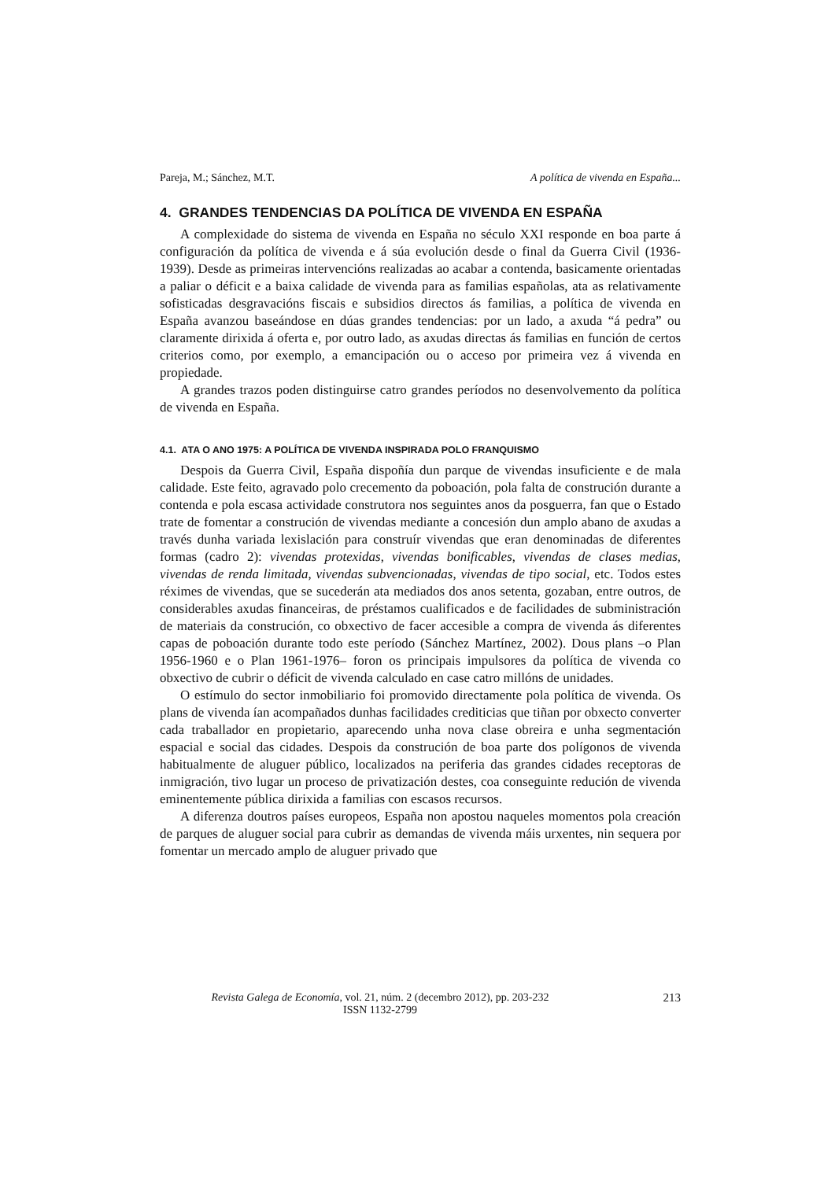Pareja, M.; Sánchez, M.T. A política de vivenda en España...
4. GRANDES TENDENCIAS DA POLÍTICA DE VIVENDA EN ESPAÑA
A complexidade do sistema de vivenda en España no século XXI responde en boa parte á configuración da política de vivenda e á súa evolución desde o final da Guerra Civil (1936-1939). Desde as primeiras intervencións realizadas ao acabar a contenda, basicamente orientadas a paliar o déficit e a baixa calidade de vivenda para as familias españolas, ata as relativamente sofisticadas desgravacións fiscais e subsidios directos ás familias, a política de vivenda en España avanzou baseándose en dúas grandes tendencias: por un lado, a axuda “á pedra” ou claramente dirixida á oferta e, por outro lado, as axudas directas ás familias en función de certos criterios como, por exemplo, a emancipación ou o acceso por primeira vez á vivenda en propiedade.
A grandes trazos poden distinguirse catro grandes períodos no desenvolvemento da política de vivenda en España.
4.1. ATA O ANO 1975: A POLÍTICA DE VIVENDA INSPIRADA POLO FRANQUISMO
Despois da Guerra Civil, España dispoñía dun parque de vivendas insuficiente e de mala calidade. Este feito, agravado polo crecemento da poboación, pola falta de construción durante a contenda e pola escasa actividade construtora nos seguintes anos da posguerra, fan que o Estado trate de fomentar a construción de vivendas mediante a concesión dun amplo abano de axudas a través dunha variada lexislación para construír vivendas que eran denominadas de diferentes formas (cadro 2): vivendas protexidas, vivendas bonificables, vivendas de clases medias, vivendas de renda limitada, vivendas subvencionadas, vivendas de tipo social, etc. Todos estes réximes de vivendas, que se sucederán ata mediados dos anos setenta, gozaban, entre outros, de considerables axudas financeiras, de préstamos cualificados e de facilidades de subministración de materiais da construción, co obxectivo de facer accesible a compra de vivenda ás diferentes capas de poboación durante todo este período (Sánchez Martínez, 2002). Dous plans –o Plan 1956-1960 e o Plan 1961-1976– foron os principais impulsores da política de vivenda co obxectivo de cubrir o déficit de vivenda calculado en case catro millóns de unidades.
O estímulo do sector inmobiliario foi promovido directamente pola política de vivenda. Os plans de vivenda ían acompañados dunhas facilidades crediticias que tiñan por obxecto converter cada traballador en propietario, aparecendo unha nova clase obreira e unha segmentación espacial e social das cidades. Despois da construción de boa parte dos polígonos de vivenda habitualmente de aluguer público, localizados na periferia das grandes cidades receptoras de inmigración, tivo lugar un proceso de privatización destes, coa conseguinte redución de vivenda eminentemente pública dirixida a familias con escasos recursos.
A diferenza doutros países europeos, España non apostou naqueles momentos pola creación de parques de aluguer social para cubrir as demandas de vivenda máis urxentes, nin sequera por fomentar un mercado amplo de aluguer privado que
Revista Galega de Economía, vol. 21, núm. 2 (decembro 2012), pp. 203-232
ISSN 1132-2799
213